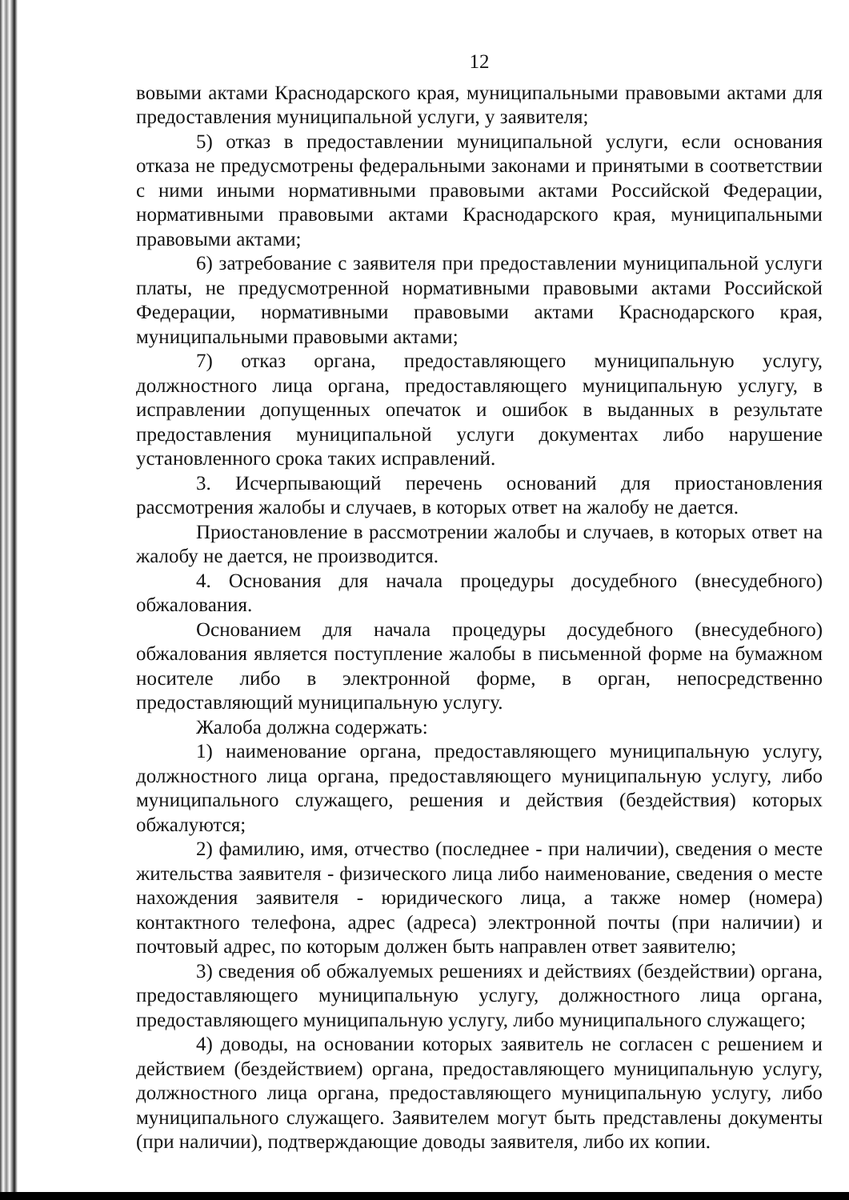12
вовыми актами Краснодарского края, муниципальными правовыми актами для предоставления муниципальной услуги, у заявителя;
5) отказ в предоставлении муниципальной услуги, если основания отказа не предусмотрены федеральными законами и принятыми в соответствии с ними иными нормативными правовыми актами Российской Федерации, нормативными правовыми актами Краснодарского края, муниципальными правовыми актами;
6) затребование с заявителя при предоставлении муниципальной услуги платы, не предусмотренной нормативными правовыми актами Российской Федерации, нормативными правовыми актами Краснодарского края, муниципальными правовыми актами;
7) отказ органа, предоставляющего муниципальную услугу, должностного лица органа, предоставляющего муниципальную услугу, в исправлении допущенных опечаток и ошибок в выданных в результате предоставления муниципальной услуги документах либо нарушение установленного срока таких исправлений.
3. Исчерпывающий перечень оснований для приостановления рассмотрения жалобы и случаев, в которых ответ на жалобу не дается.
Приостановление в рассмотрении жалобы и случаев, в которых ответ на жалобу не дается, не производится.
4. Основания для начала процедуры досудебного (внесудебного) обжалования.
Основанием для начала процедуры досудебного (внесудебного) обжалования является поступление жалобы в письменной форме на бумажном носителе либо в электронной форме, в орган, непосредственно предоставляющий муниципальную услугу.
Жалоба должна содержать:
1) наименование органа, предоставляющего муниципальную услугу, должностного лица органа, предоставляющего муниципальную услугу, либо муниципального служащего, решения и действия (бездействия) которых обжалуются;
2) фамилию, имя, отчество (последнее - при наличии), сведения о месте жительства заявителя - физического лица либо наименование, сведения о месте нахождения заявителя - юридического лица, а также номер (номера) контактного телефона, адрес (адреса) электронной почты (при наличии) и почтовый адрес, по которым должен быть направлен ответ заявителю;
3) сведения об обжалуемых решениях и действиях (бездействии) органа, предоставляющего муниципальную услугу, должностного лица органа, предоставляющего муниципальную услугу, либо муниципального служащего;
4) доводы, на основании которых заявитель не согласен с решением и действием (бездействием) органа, предоставляющего муниципальную услугу, должностного лица органа, предоставляющего муниципальную услугу, либо муниципального служащего. Заявителем могут быть представлены документы (при наличии), подтверждающие доводы заявителя, либо их копии.